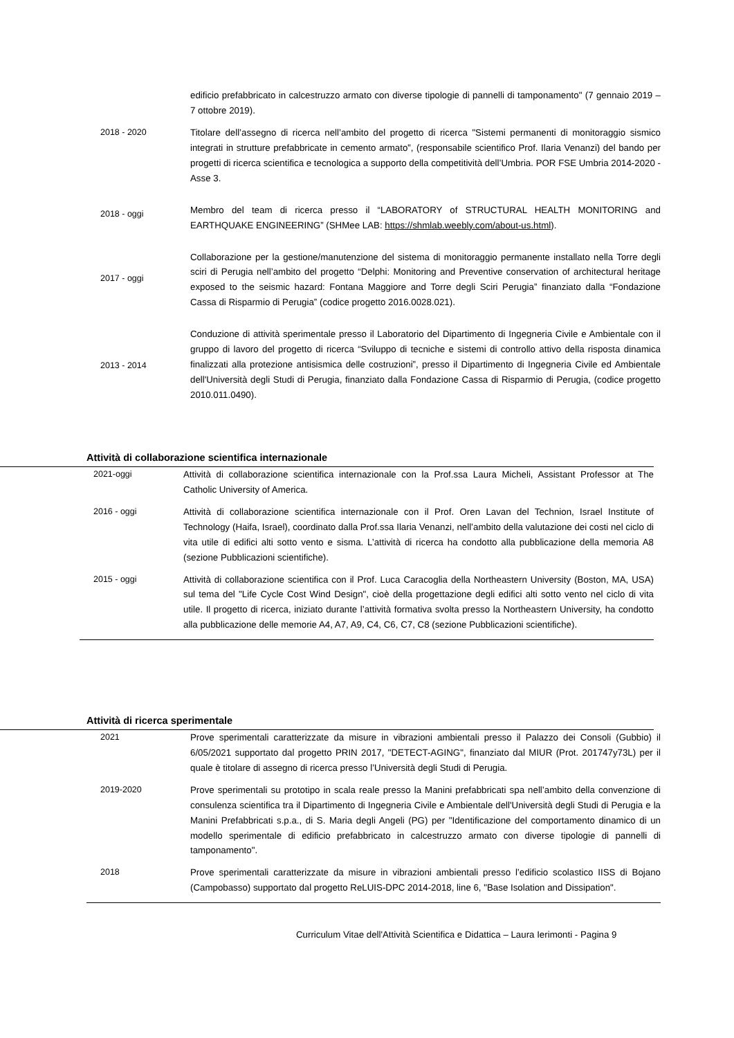| | edificio prefabbricato in calcestruzzo armato con diverse tipologie di pannelli di tamponamento" (7 gennaio 2019 – 7 ottobre 2019). |
| 2018 - 2020 | Titolare dell’assegno di ricerca nell’ambito del progetto di ricerca "Sistemi permanenti di monitoraggio sismico integrati in strutture prefabbricate in cemento armato”, (responsabile scientifico Prof. Ilaria Venanzi) del bando per progetti di ricerca scientifica e tecnologica a supporto della competitività dell’Umbria. POR FSE Umbria 2014-2020 - Asse 3. |
| 2018 - oggi | Membro del team di ricerca presso il “LABORATORY of STRUCTURAL HEALTH MONITORING and EARTHQUAKE ENGINEERING” (SHMee LAB: https://shmlab.weebly.com/about-us.html ). |
| 2017 - oggi | Collaborazione per la gestione/manutenzione del sistema di monitoraggio permanente installato nella Torre degli sciri di Perugia nell’ambito del progetto “Delphi: Monitoring and Preventive conservation of architectural heritage exposed to the seismic hazard: Fontana Maggiore and Torre degli Sciri Perugia” finanziato dalla “Fondazione Cassa di Risparmio di Perugia” (codice progetto 2016.0028.021). |
| 2013 - 2014 | Conduzione di attività sperimentale presso il Laboratorio del Dipartimento di Ingegneria Civile e Ambientale con il gruppo di lavoro del progetto di ricerca “Sviluppo di tecniche e sistemi di controllo attivo della risposta dinamica finalizzati alla protezione antisismica delle costruzioni”, presso il Dipartimento di Ingegneria Civile ed Ambientale dell'Università degli Studi di Perugia, finanziato dalla Fondazione Cassa di Risparmio di Perugia, (codice progetto 2010.011.0490). |
Attività di collaborazione scientifica internazionale
| 2021-oggi | Attività di collaborazione scientifica internazionale con la Prof.ssa Laura Micheli, Assistant Professor at The Catholic University of America. |
| 2016 - oggi | Attività di collaborazione scientifica internazionale con il Prof. Oren Lavan del Technion, Israel Institute of Technology (Haifa, Israel), coordinato dalla Prof.ssa Ilaria Venanzi, nell’ambito della valutazione dei costi nel ciclo di vita utile di edifici alti sotto vento e sisma. L’attività di ricerca ha condotto alla pubblicazione della memoria A8 (sezione Pubblicazioni scientifiche). |
| 2015 - oggi | Attività di collaborazione scientifica con il Prof. Luca Caracoglia della Northeastern University (Boston, MA, USA) sul tema del "Life Cycle Cost Wind Design", cioè della progettazione degli edifici alti sotto vento nel ciclo di vita utile. Il progetto di ricerca, iniziato durante l’attività formativa svolta presso la Northeastern University, ha condotto alla pubblicazione delle memorie A4, A7, A9, C4, C6, C7, C8 (sezione Pubblicazioni scientifiche). |
Attività di ricerca sperimentale
| 2021 | Prove sperimentali caratterizzate da misure in vibrazioni ambientali presso il Palazzo dei Consoli (Gubbio) il 6/05/2021 supportato dal progetto PRIN 2017, "DETECT-AGING", finanziato dal MIUR (Prot. 201747y73L) per il quale è titolare di assegno di ricerca presso l’Università degli Studi di Perugia. |
| 2019-2020 | Prove sperimentali su prototipo in scala reale presso la Manini prefabbricati spa nell’ambito della convenzione di consulenza scientifica tra il Dipartimento di Ingegneria Civile e Ambientale dell'Università degli Studi di Perugia e la Manini Prefabbricati s.p.a., di S. Maria degli Angeli (PG) per "Identificazione del comportamento dinamico di un modello sperimentale di edificio prefabbricato in calcestruzzo armato con diverse tipologie di pannelli di tamponamento". |
| 2018 | Prove sperimentali caratterizzate da misure in vibrazioni ambientali presso l’edificio scolastico IISS di Bojano (Campobasso) supportato dal progetto ReLUIS-DPC 2014-2018, line 6, "Base Isolation and Dissipation". |
Curriculum Vitae dell'Attività Scientifica e Didattica – Laura Ierimonti - Pagina 9